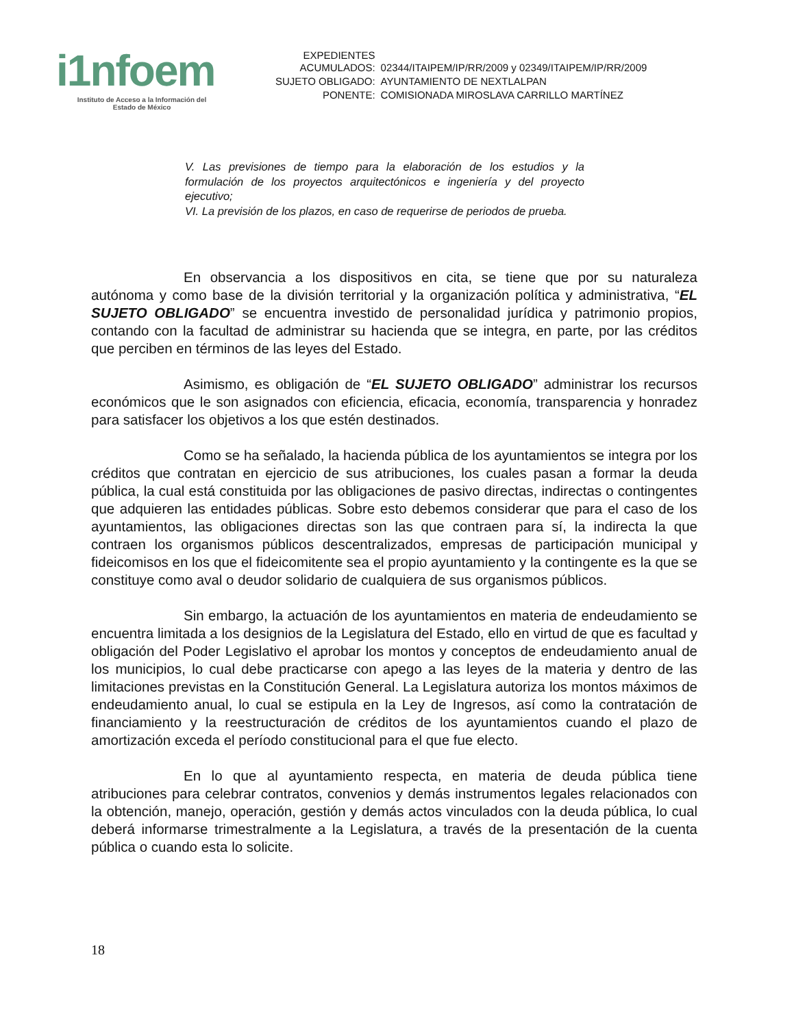i1nfoem
Instituto de Acceso a la Información del
Estado de México
| EXPEDIENTES ACUMULADOS: | 02344/ITAIPEM/IP/RR/2009 y 02349/ITAIPEM/IP/RR/2009 |
| SUJETO OBLIGADO: | AYUNTAMIENTO DE NEXTLALPAN |
| PONENTE: | COMISIONADA MIROSLAVA CARRILLO MARTÍNEZ |
V. Las previsiones de tiempo para la elaboración de los estudios y la formulación de los proyectos arquitectónicos e ingeniería y del proyecto ejecutivo;
VI. La previsión de los plazos, en caso de requerirse de periodos de prueba.
En observancia a los dispositivos en cita, se tiene que por su naturaleza autónoma y como base de la división territorial y la organización política y administrativa, “EL SUJETO OBLIGADO” se encuentra investido de personalidad jurídica y patrimonio propios, contando con la facultad de administrar su hacienda que se integra, en parte, por las créditos que perciben en términos de las leyes del Estado.
Asimismo, es obligación de “EL SUJETO OBLIGADO” administrar los recursos económicos que le son asignados con eficiencia, eficacia, economía, transparencia y honradez para satisfacer los objetivos a los que estén destinados.
Como se ha señalado, la hacienda pública de los ayuntamientos se integra por los créditos que contratan en ejercicio de sus atribuciones, los cuales pasan a formar la deuda pública, la cual está constituida por las obligaciones de pasivo directas, indirectas o contingentes que adquieren las entidades públicas. Sobre esto debemos considerar que para el caso de los ayuntamientos, las obligaciones directas son las que contraen para sí, la indirecta la que contraen los organismos públicos descentralizados, empresas de participación municipal y fideicomisos en los que el fideicomitente sea el propio ayuntamiento y la contingente es la que se constituye como aval o deudor solidario de cualquiera de sus organismos públicos.
Sin embargo, la actuación de los ayuntamientos en materia de endeudamiento se encuentra limitada a los designios de la Legislatura del Estado, ello en virtud de que es facultad y obligación del Poder Legislativo el aprobar los montos y conceptos de endeudamiento anual de los municipios, lo cual debe practicarse con apego a las leyes de la materia y dentro de las limitaciones previstas en la Constitución General. La Legislatura autoriza los montos máximos de endeudamiento anual, lo cual se estipula en la Ley de Ingresos, así como la contratación de financiamiento y la reestructuración de créditos de los ayuntamientos cuando el plazo de amortización exceda el período constitucional para el que fue electo.
En lo que al ayuntamiento respecta, en materia de deuda pública tiene atribuciones para celebrar contratos, convenios y demás instrumentos legales relacionados con la obtención, manejo, operación, gestión y demás actos vinculados con la deuda pública, lo cual deberá informarse trimestralmente a la Legislatura, a través de la presentación de la cuenta pública o cuando esta lo solicite.
18